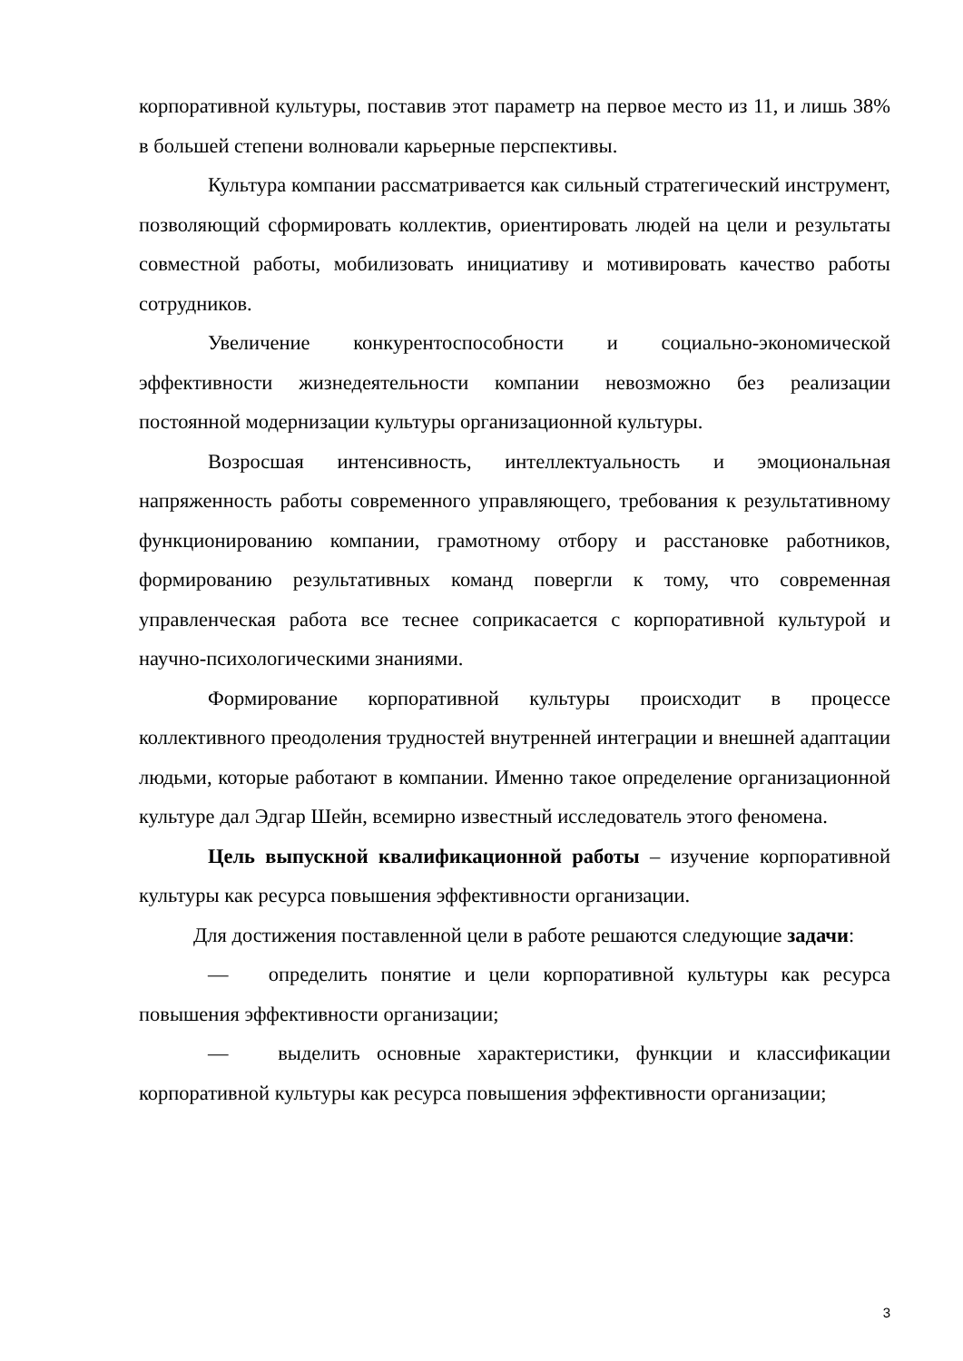корпоративной культуры, поставив этот параметр на первое место из 11, и лишь 38% в большей степени волновали карьерные перспективы.
Культура компании рассматривается как сильный стратегический инструмент, позволяющий сформировать коллектив, ориентировать людей на цели и результаты совместной работы, мобилизовать инициативу и мотивировать качество работы сотрудников.
Увеличение конкурентоспособности и социально-экономической эффективности жизнедеятельности компании невозможно без реализации постоянной модернизации культуры организационной культуры.
Возросшая интенсивность, интеллектуальность и эмоциональная напряженность работы современного управляющего, требования к результативному функционированию компании, грамотному отбору и расстановке работников, формированию результативных команд повергли к тому, что современная управленческая работа все теснее соприкасается с корпоративной культурой и научно-психологическими знаниями.
Формирование корпоративной культуры происходит в процессе коллективного преодоления трудностей внутренней интеграции и внешней адаптации людьми, которые работают в компании. Именно такое определение организационной культуре дал Эдгар Шейн, всемирно известный исследователь этого феномена.
Цель выпускной квалификационной работы – изучение корпоративной культуры как ресурса повышения эффективности организации.
Для достижения поставленной цели в работе решаются следующие задачи:
— определить понятие и цели корпоративной культуры как ресурса повышения эффективности организации;
— выделить основные характеристики, функции и классификации корпоративной культуры как ресурса повышения эффективности организации;
3